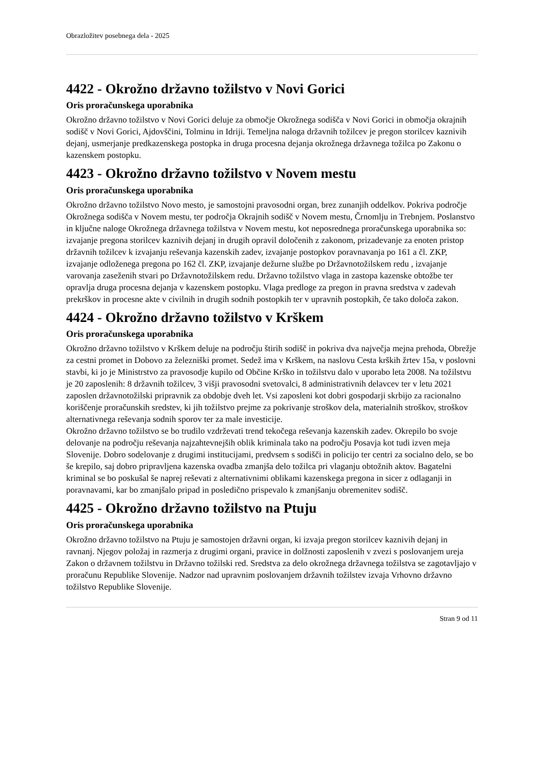Obrazložitev posebnega dela - 2025
4422 - Okrožno državno tožilstvo v Novi Gorici
Oris proračunskega uporabnika
Okrožno državno tožilstvo v Novi Gorici deluje za območje Okrožnega sodišča v Novi Gorici in območja okrajnih sodišč v Novi Gorici, Ajdovščini, Tolminu in Idriji. Temeljna naloga državnih tožilcev je pregon storilcev kaznivih dejanj, usmerjanje predkazenskega postopka in druga procesna dejanja okrožnega državnega tožilca po Zakonu o kazenskem postopku.
4423 - Okrožno državno tožilstvo v Novem mestu
Oris proračunskega uporabnika
Okrožno državno tožilstvo Novo mesto, je samostojni pravosodni organ, brez zunanjih oddelkov. Pokriva področje Okrožnega sodišča v Novem mestu, ter področja Okrajnih sodišč v Novem mestu, Črnomlju in Trebnjem. Poslanstvo in ključne naloge Okrožnega državnega tožilstva v Novem mestu, kot neposrednega proračunskega uporabnika so: izvajanje pregona storilcev kaznivih dejanj in drugih opravil določenih z zakonom, prizadevanje za enoten pristop državnih tožilcev k izvajanju reševanja kazenskih zadev, izvajanje postopkov poravnavanja po 161 a čl. ZKP, izvajanje odloženega pregona po 162 čl. ZKP, izvajanje dežurne službe po Državnotožilskem redu , izvajanje varovanja zaseženih stvari po Državnotožilskem redu. Državno tožilstvo vlaga in zastopa kazenske obtožbe ter opravlja druga procesna dejanja v kazenskem postopku. Vlaga predloge za pregon in pravna sredstva v zadevah prekrškov in procesne akte v civilnih in drugih sodnih postopkih ter v upravnih postopkih, če tako določa zakon.
4424 - Okrožno državno tožilstvo v Krškem
Oris proračunskega uporabnika
Okrožno državno tožilstvo v Krškem deluje na področju štirih sodišč in pokriva dva največja mejna prehoda, Obrežje za cestni promet in Dobovo za železniški promet. Sedež ima v Krškem, na naslovu Cesta krških žrtev 15a, v poslovni stavbi, ki jo je Ministrstvo za pravosodje kupilo od Občine Krško in tožilstvu dalo v uporabo leta 2008. Na tožilstvu je 20 zaposlenih: 8 državnih tožilcev, 3 višji pravosodni svetovalci, 8 administrativnih delavcev ter v letu 2021 zaposlen državnotožilski pripravnik za obdobje dveh let. Vsi zaposleni kot dobri gospodarji skrbijo za racionalno koriščenje proračunskih sredstev, ki jih tožilstvo prejme za pokrivanje stroškov dela, materialnih stroškov, stroškov alternativnega reševanja sodnih sporov ter za male investicije.
Okrožno državno tožilstvo se bo trudilo vzdrževati trend tekočega reševanja kazenskih zadev. Okrepilo bo svoje delovanje na področju reševanja najzahtevnejših oblik kriminala tako na področju Posavja kot tudi izven meja Slovenije. Dobro sodelovanje z drugimi institucijami, predvsem s sodišči in policijo ter centri za socialno delo, se bo še krepilo, saj dobro pripravljena kazenska ovadba zmanjša delo tožilca pri vlaganju obtožnih aktov. Bagatelni kriminal se bo poskušal še naprej reševati z alternativnimi oblikami kazenskega pregona in sicer z odlaganji in poravnavami, kar bo zmanjšalo pripad in posledično prispevalo k zmanjšanju obremenitev sodišč.
4425 - Okrožno državno tožilstvo na Ptuju
Oris proračunskega uporabnika
Okrožno državno tožilstvo na Ptuju je samostojen državni organ, ki izvaja pregon storilcev kaznivih dejanj in ravnanj. Njegov položaj in razmerja z drugimi organi, pravice in dolžnosti zaposlenih v zvezi s poslovanjem ureja Zakon o državnem tožilstvu in Državno tožilski red. Sredstva za delo okrožnega državnega tožilstva se zagotavljajo v proračunu Republike Slovenije. Nadzor nad upravnim poslovanjem državnih tožilstev izvaja Vrhovno državno tožilstvo Republike Slovenije.
Stran 9 od 11